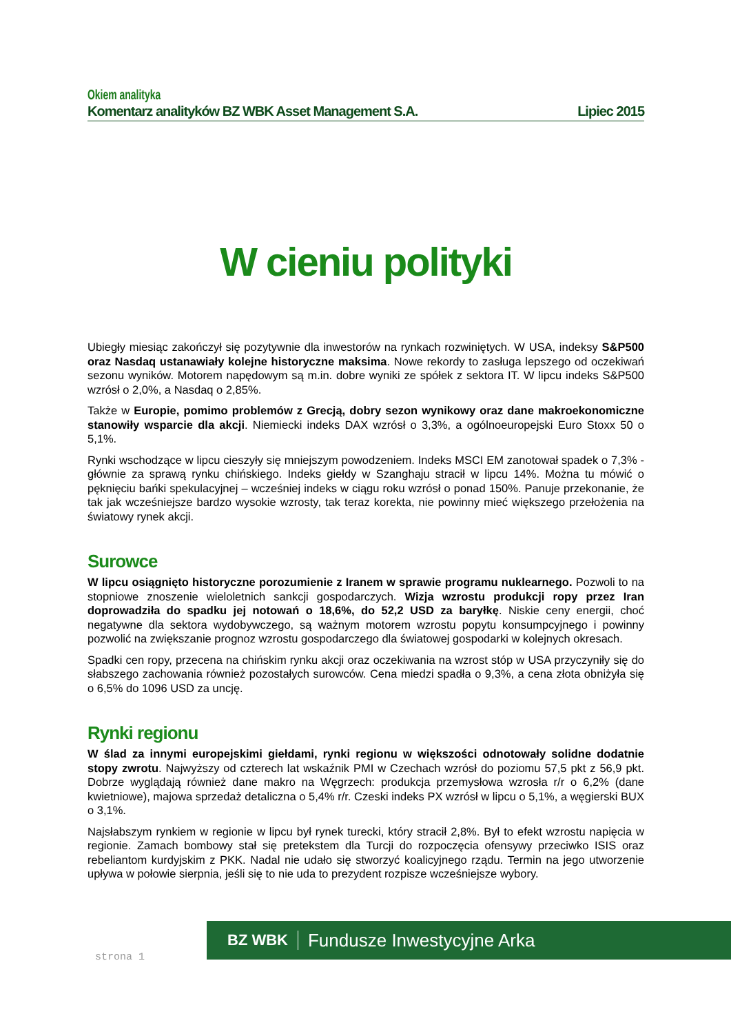Okiem analityka
Komentarz analityków BZ WBK Asset Management S.A. Lipiec 2015
W cieniu polityki
Ubiegły miesiąc zakończył się pozytywnie dla inwestorów na rynkach rozwiniętych. W USA, indeksy S&P500 oraz Nasdaq ustanawiały kolejne historyczne maksima. Nowe rekordy to zasługa lepszego od oczekiwań sezonu wyników. Motorem napędowym są m.in. dobre wyniki ze spółek z sektora IT. W lipcu indeks S&P500 wzrósł o 2,0%, a Nasdaq o 2,85%.
Także w Europie, pomimo problemów z Grecją, dobry sezon wynikowy oraz dane makroekonomiczne stanowiły wsparcie dla akcji. Niemiecki indeks DAX wzrósł o 3,3%, a ogólnoeuropejski Euro Stoxx 50 o 5,1%.
Rynki wschodzące w lipcu cieszyły się mniejszym powodzeniem. Indeks MSCI EM zanotował spadek o 7,3% - głównie za sprawą rynku chińskiego. Indeks giełdy w Szanghaju stracił w lipcu 14%. Można tu mówić o pęknięciu bańki spekulacyjnej – wcześniej indeks w ciągu roku wzrósł o ponad 150%. Panuje przekonanie, że tak jak wcześniejsze bardzo wysokie wzrosty, tak teraz korekta, nie powinny mieć większego przełożenia na światowy rynek akcji.
Surowce
W lipcu osiągnięto historyczne porozumienie z Iranem w sprawie programu nuklearnego. Pozwoli to na stopniowe znoszenie wieloletnich sankcji gospodarczych. Wizja wzrostu produkcji ropy przez Iran doprowadziła do spadku jej notowań o 18,6%, do 52,2 USD za baryłkę. Niskie ceny energii, choć negatywne dla sektora wydobywczego, są ważnym motorem wzrostu popytu konsumpcyjnego i powinny pozwolić na zwiększanie prognoz wzrostu gospodarczego dla światowej gospodarki w kolejnych okresach.
Spadki cen ropy, przecena na chińskim rynku akcji oraz oczekiwania na wzrost stóp w USA przyczyniły się do słabszego zachowania również pozostałych surowców. Cena miedzi spadła o 9,3%, a cena złota obniżyła się o 6,5% do 1096 USD za uncję.
Rynki regionu
W ślad za innymi europejskimi giełdami, rynki regionu w większości odnotowały solidne dodatnie stopy zwrotu. Najwyższy od czterech lat wskaźnik PMI w Czechach wzrósł do poziomu 57,5 pkt z 56,9 pkt. Dobrze wyglądają również dane makro na Węgrzech: produkcja przemysłowa wzrosła r/r o 6,2% (dane kwietniowe), majowa sprzedaż detaliczna o 5,4% r/r. Czeski indeks PX wzrósł w lipcu o 5,1%, a węgierski BUX o 3,1%.
Najsłabszym rynkiem w regionie w lipcu był rynek turecki, który stracił 2,8%. Był to efekt wzrostu napięcia w regionie. Zamach bombowy stał się pretekstem dla Turcji do rozpoczęcia ofensywy przeciwko ISIS oraz rebeliantom kurdyjskim z PKK. Nadal nie udało się stworzyć koalicyjnego rządu. Termin na jego utworzenie upływa w połowie sierpnia, jeśli się to nie uda to prezydent rozpisze wcześniejsze wybory.
strona 1
BZ WBK Fundusze Inwestycyjne Arka